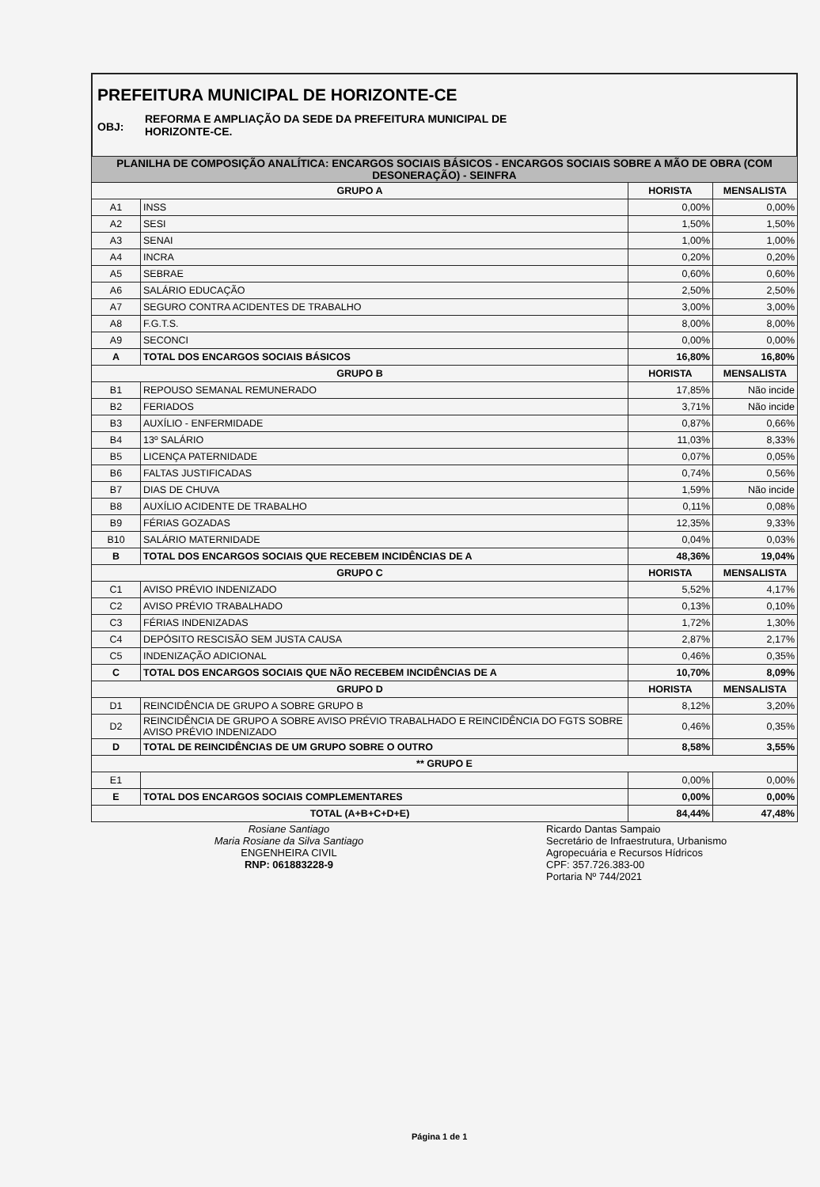PREFEITURA MUNICIPAL DE HORIZONTE-CE
OBJ: REFORMA E AMPLIAÇÃO DA SEDE DA PREFEITURA MUNICIPAL DE
HORIZONTE-CE.
| PLANILHA DE COMPOSIÇÃO ANALÍTICA: ENCARGOS SOCIAIS BÁSICOS - ENCARGOS SOCIAIS SOBRE A MÃO DE OBRA (COM DESONERAÇÃO) - SEINFRA | | | |
| GRUPO A | | HORISTA | MENSALISTA |
| A1 | INSS | 0,00% | 0,00% |
| A2 | SESI | 1,50% | 1,50% |
| A3 | SENAI | 1,00% | 1,00% |
| A4 | INCRA | 0,20% | 0,20% |
| A5 | SEBRAE | 0,60% | 0,60% |
| A6 | SALÁRIO EDUCAÇÃO | 2,50% | 2,50% |
| A7 | SEGURO CONTRA ACIDENTES DE TRABALHO | 3,00% | 3,00% |
| A8 | F.G.T.S. | 8,00% | 8,00% |
| A9 | SECONCI | 0,00% | 0,00% |
| A | TOTAL DOS ENCARGOS SOCIAIS BÁSICOS | 16,80% | 16,80% |
| GRUPO B | | HORISTA | MENSALISTA |
| B1 | REPOUSO SEMANAL REMUNERADO | 17,85% | Não incide |
| B2 | FERIADOS | 3,71% | Não incide |
| B3 | AUXÍLIO - ENFERMIDADE | 0,87% | 0,66% |
| B4 | 13º SALÁRIO | 11,03% | 8,33% |
| B5 | LICENÇA PATERNIDADE | 0,07% | 0,05% |
| B6 | FALTAS JUSTIFICADAS | 0,74% | 0,56% |
| B7 | DIAS DE CHUVA | 1,59% | Não incide |
| B8 | AUXÍLIO ACIDENTE DE TRABALHO | 0,11% | 0,08% |
| B9 | FÉRIAS GOZADAS | 12,35% | 9,33% |
| B10 | SALÁRIO MATERNIDADE | 0,04% | 0,03% |
| B | TOTAL DOS ENCARGOS SOCIAIS QUE RECEBEM INCIDÊNCIAS DE A | 48,36% | 19,04% |
| GRUPO C | | HORISTA | MENSALISTA |
| C1 | AVISO PRÉVIO INDENIZADO | 5,52% | 4,17% |
| C2 | AVISO PRÉVIO TRABALHADO | 0,13% | 0,10% |
| C3 | FÉRIAS INDENIZADAS | 1,72% | 1,30% |
| C4 | DEPÓSITO RESCISÃO SEM JUSTA CAUSA | 2,87% | 2,17% |
| C5 | INDENIZAÇÃO ADICIONAL | 0,46% | 0,35% |
| C | TOTAL DOS ENCARGOS SOCIAIS QUE NÃO RECEBEM INCIDÊNCIAS DE A | 10,70% | 8,09% |
| GRUPO D | | HORISTA | MENSALISTA |
| D1 | REINCIDÊNCIA DE GRUPO A SOBRE GRUPO B | 8,12% | 3,20% |
| D2 | REINCIDÊNCIA DE GRUPO A SOBRE AVISO PRÉVIO TRABALHADO E REINCIDÊNCIA DO FGTS SOBRE AVISO PRÉVIO INDENIZADO | 0,46% | 0,35% |
| D | TOTAL DE REINCIDÊNCIAS DE UM GRUPO SOBRE O OUTRO | 8,58% | 3,55% |
| ** GRUPO E | | | |
| E1 | | 0,00% | 0,00% |
| E | TOTAL DOS ENCARGOS SOCIAIS COMPLEMENTARES | 0,00% | 0,00% |
| TOTAL (A+B+C+D+E) | | 84,44% | 47,48% |
Rosiane Santiago
Maria Rosiane da Silva Santiago
ENGENHEIRA CIVIL
RNP: 061883228-9
Ricardo Dantas Sampaio
Secretário de Infraestrutura, Urbanismo
Agropecuária e Recursos Hídricos
CPF: 357.726.383-00
Portaria Nº 744/2021
Página 1 de 1